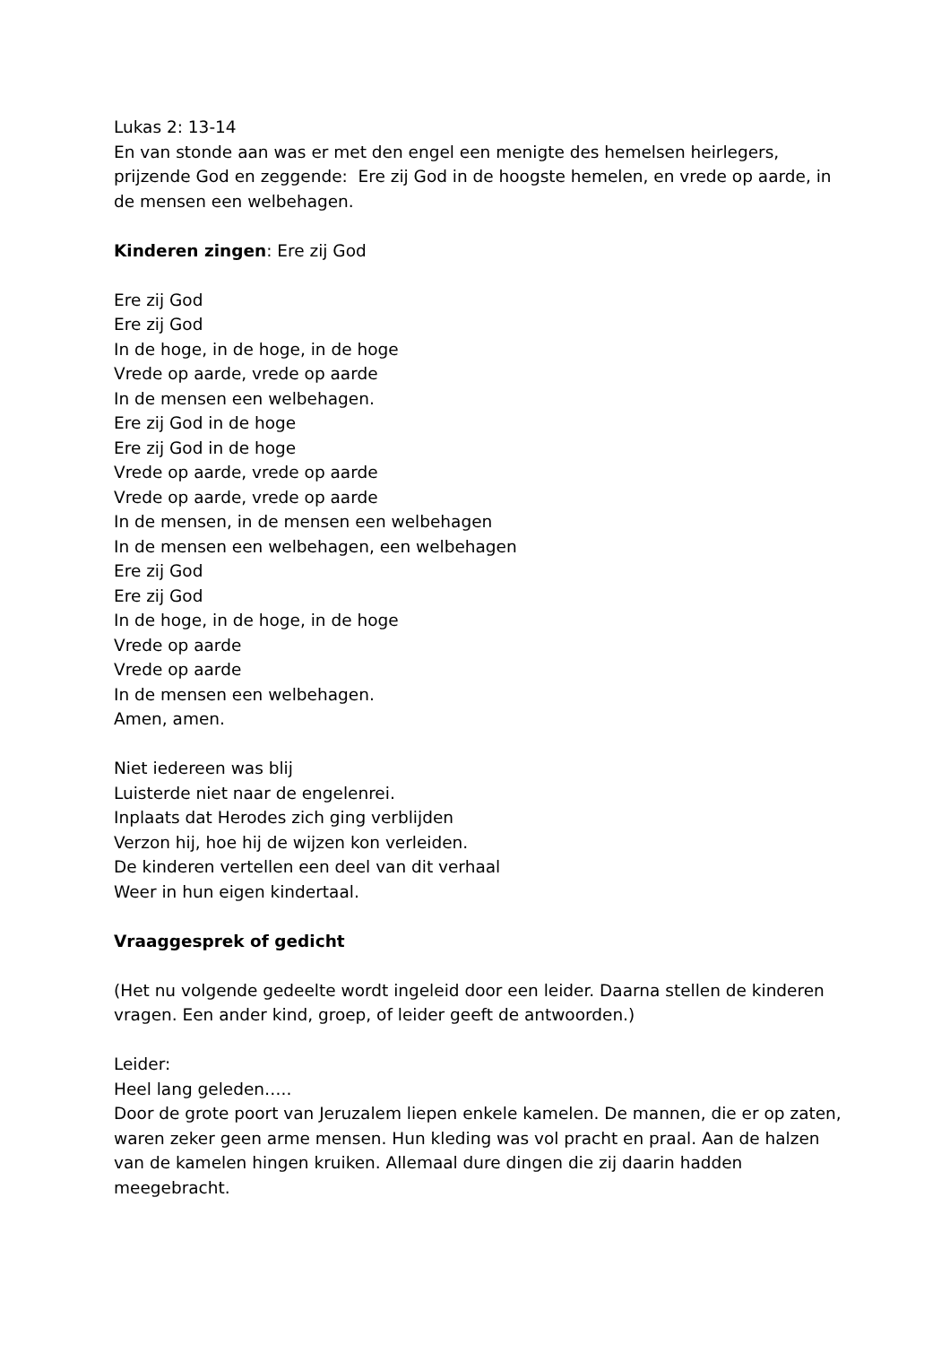Lukas 2: 13-14
En van stonde aan was er met den engel een menigte des hemelsen heirlegers, prijzende God en zeggende: Ere zij God in de hoogste hemelen, en vrede op aarde, in de mensen een welbehagen.
Kinderen zingen: Ere zij God
Ere zij God
Ere zij God
In de hoge, in de hoge, in de hoge
Vrede op aarde, vrede op aarde
In de mensen een welbehagen.
Ere zij God in de hoge
Ere zij God in de hoge
Vrede op aarde, vrede op aarde
Vrede op aarde, vrede op aarde
In de mensen, in de mensen een welbehagen
In de mensen een welbehagen, een welbehagen
Ere zij God
Ere zij God
In de hoge, in de hoge, in de hoge
Vrede op aarde
Vrede op aarde
In de mensen een welbehagen.
Amen, amen.
Niet iedereen was blij
Luisterde niet naar de engelenrei.
Inplaats dat Herodes zich ging verblijden
Verzon hij, hoe hij de wijzen kon verleiden.
De kinderen vertellen een deel van dit verhaal
Weer in hun eigen kindertaal.
Vraaggesprek of gedicht
(Het nu volgende gedeelte wordt ingeleid door een leider. Daarna stellen de kinderen vragen. Een ander kind, groep, of leider geeft de antwoorden.)
Leider:
Heel lang geleden…..
Door de grote poort van Jeruzalem liepen enkele kamelen. De mannen, die er op zaten, waren zeker geen arme mensen. Hun kleding was vol pracht en praal. Aan de halzen van de kamelen hingen kruiken. Allemaal dure dingen die zij daarin hadden meegebracht.